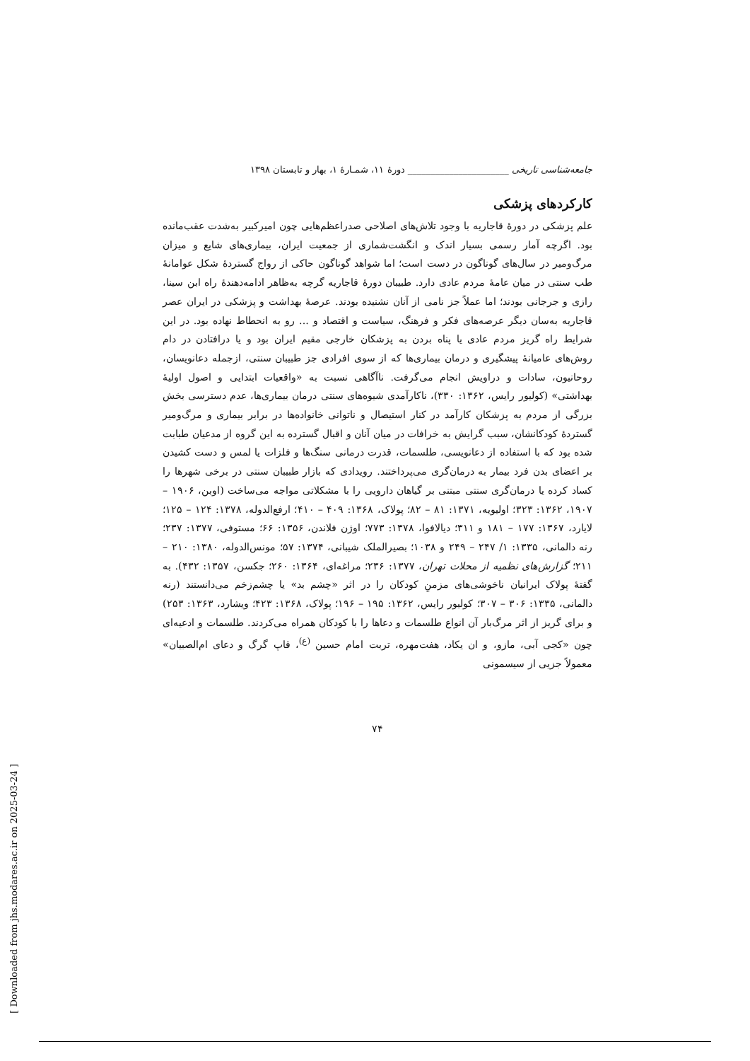جامعه‌شناسی تاریخی ______________________ دورهٔ ۱۱، شمـارهٔ ۱، بهار و تابستان ۱۳۹۸
کارکردهای پزشکی
علم پزشکی در دورهٔ قاجاریه با وجود تلاش‌های اصلاحی صدراعظم‌هایی چون امیرکبیر به‌شدت عقب‌مانده بود. اگرچه آمار رسمی بسیار اندک و انگشت‌شماری از جمعیت ایران، بیماری‌های شایع و میزان مرگ‌ومیر در سال‌های گوناگون در دست است؛ اما شواهد گوناگون حاکی از رواج گستردهٔ شکل عوامانهٔ طب سنتی در میان عامهٔ مردم عادی دارد. طبیبان دورهٔ قاجاریه گرچه به‌ظاهر ادامه‌دهندهٔ راه ابن سینا، رازی و جرجانی بودند؛ اما عملاً جز نامی از آنان نشنیده بودند. عرصهٔ بهداشت و پزشکی در ایران عصر قاجاریه به‌سان دیگر عرصه‌های فکر و فرهنگ، سیاست و اقتصاد و ... رو به انحطاط نهاده بود. در این شرایط راه گریز مردم عادی یا پناه بردن به پزشکان خارجی مقیم ایران بود و یا درافتادن در دام روش‌های عامیانهٔ پیشگیری و درمان بیماری‌ها که از سوی افرادی جز طبیبان سنتی، ازجمله دعانویسان، روحانیون، سادات و دراویش انجام می‌گرفت. ناآگاهی نسبت به «واقعیات ابتدایی و اصول اولیهٔ بهداشتی» (کولیور رایس، ۱۳۶۲: ۳۳۰)، ناکارآمدی شیوه‌های سنتی درمان بیماری‌ها، عدم دسترسی بخش بزرگی از مردم به پزشکان کارآمد در کنار استیصال و ناتوانی خانواده‌ها در برابر بیماری و مرگ‌ومیر گستردهٔ کودکانشان، سبب گرایش به خرافات در میان آنان و اقبال گسترده به این گروه از مدعیان طبابت شده بود که با استفاده از دعانویسی، طلسمات، قدرت درمانی سنگ‌ها و فلزات یا لمس و دست کشیدن بر اعضای بدن فرد بیمار به درمان‌گری می‌پرداختند. رویدادی که بازار طبیبان سنتی در برخی شهرها را کساد کرده یا درمان‌گری سنتی مبتنی بر گیاهان دارویی را با مشکلاتی مواجه می‌ساخت (اوبن، ۱۹۰۶ – ۱۹۰۷، ۱۳۶۲: ۳۲۳؛ اولیویه، ۱۳۷۱: ۸۱ – ۸۲؛ پولاک، ۱۳۶۸: ۴۰۹ – ۴۱۰؛ ارفع‌الدوله، ۱۳۷۸: ۱۲۴ – ۱۲۵؛ لایارد، ۱۳۶۷: ۱۷۷ – ۱۸۱ و ۳۱۱؛ دیالافوا، ۱۳۷۸: ۷۷۳؛ اوژن فلاندن، ۱۳۵۶: ۶۶؛ مستوفی، ۱۳۷۷: ۲۳۷؛ رنه دالمانی، ۱۳۳۵: ۱/ ۲۴۷ – ۲۴۹ و ۱۰۳۸؛ بصیرالملک شیبانی، ۱۳۷۴: ۵۷؛ مونس‌الدوله، ۱۳۸۰: ۲۱۰ – ۲۱۱؛ گزارش‌های نظمیه از محلات تهران، ۱۳۷۷: ۲۳۶؛ مراغه‌ای، ۱۳۶۴: ۲۶۰؛ جکسن، ۱۳۵۷: ۴۳۲). به گفتهٔ پولاک ایرانیان ناخوشی‌های مزمنِ کودکان را در اثر «چشم بد» یا چشم‌زخم می‌دانستند (رنه دالمانی، ۱۳۳۵: ۳۰۶ – ۳۰۷؛ کولیور رایس، ۱۳۶۲: ۱۹۵ – ۱۹۶؛ پولاک، ۱۳۶۸: ۴۲۳؛ ویشارد، ۱۳۶۳: ۲۵۳) و برای گریز از اثر مرگ‌بار آن انواع طلسمات و دعاها را با کودکان همراه می‌کردند. طلسمات و ادعیه‌ای چون «کجی آبی، مازو، و ان یکاد، هفت‌مهره، تربت امام حسین <sup>(ع)</sup>، قاپ گرگ و دعای ام‌الصبیان» معمولاً جزیی از سیسمونی
۷۴
[ Downloaded from jhs.modares.ac.ir on 2025-03-24 ]